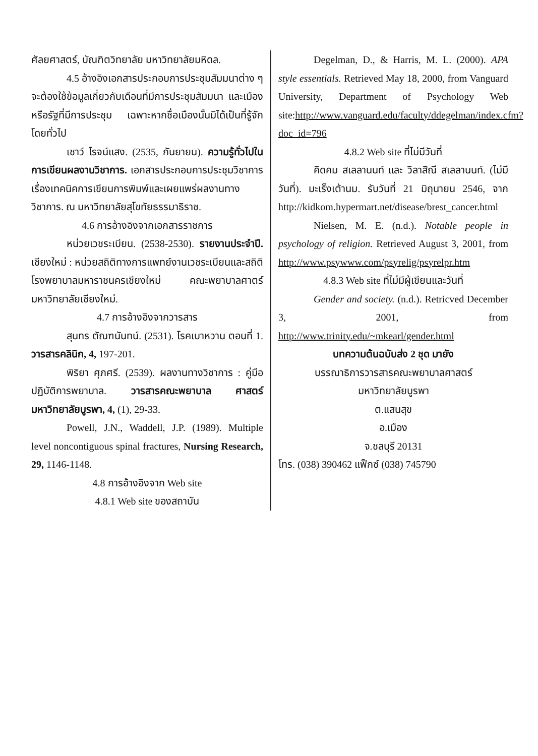ศัลยศาสตร์, บัณฑิตวิทยาลัย มหาวิทยาลัยมหิดล.
4.5 อ้างอิงเอกสารประกอบการประชุมสัมมนาต่าง ๆ จะต้องใช้ข้อมูลเกี่ยวกับเดือนที่มีการประชุมสัมมนา และเมืองหรือรัฐที่มีการประชุม เฉพาะหากชื่อเมืองนั้นมิได้เป็นที่รู้จักโดยทั่วไป
เชาว์ โรจน์แสง. (2535, กันยายน). ความรู้ทั่วไปในการเขียนผลงานวิชาการ. เอกสารประกอบการประชุมวิชาการ เรื่องเทคนิคการเขียนการพิมพ์และเผยแพร่ผลงานทางวิชาการ. ณ มหาวิทยาลัยสุโขทัยธรรมาธิราช.
4.6 การอ้างอิงจากเอกสารราชการ
หน่วยเวชระเบียน. (2538-2530). รายงานประจำปี. เชียงใหม่ : หน่วยสถิติทางการแพทย์งานเวชระเบียนและสถิติโรงพยาบาลมหาราชนครเชียงใหม่ คณะพยาบาลศาตร์ มหาวิทยาลัยเชียงใหม่.
4.7 การอ้างอิงจากวารสาร
สุนทร ตัณฑนันทน์. (2531). โรคเบาหวาน ตอนที่ 1. วารสารคลินิก, 4, 197-201.
พิริยา ศุภศรี. (2539). ผลงานทางวิชาการ : คู่มือปฏิบัติการพยาบาล. วารสารคณะพยาบาล ศาสตร์ มหาวิทยาลัยบูรพา, 4, (1), 29-33.
Powell, J.N., Waddell, J.P. (1989). Multiple level noncontiguous spinal fractures, Nursing Research, 29, 1146-1148.
4.8 การอ้างอิงจาก Web site
4.8.1 Web site ของสถาบัน
Degelman, D., & Harris, M. L. (2000). APA style essentials. Retrieved May 18, 2000, from Vanguard University, Department of Psychology Web site:http://www.vanguard.edu/faculty/ddegelman/index.cfm?doc_id=796
4.8.2 Web site ที่ไม่มีวันที่
คิดคม สเลลานนท์ และ วิลาสิณี สเลลานนท์. (ไม่มีวันที่). มะเร็งเต้านม. รับวันที่ 21 มิถุนายน 2546, จาก http://kidkom.hypermart.net/disease/brest_cancer.html
Nielsen, M. E. (n.d.). Notable people in psychology of religion. Retrieved August 3, 2001, from http://www.psywww.com/psyrelig/psyrelpr.htm
4.8.3 Web site ที่ไม่มีผู้เขียนและวันที่
Gender and society. (n.d.). Retricved December 3, 2001, from http://www.trinity.edu/~mkearl/gender.html
บทความต้นฉบับส่ง 2 ชุด มายัง
บรรณาธิการวารสารคณะพยาบาลศาสตร์
มหาวิทยาลัยบูรพา
ต.แสนสุข
อ.เมือง
จ.ชลบุรี 20131
โทร. (038) 390462 แฟ็กซ์ (038) 745790